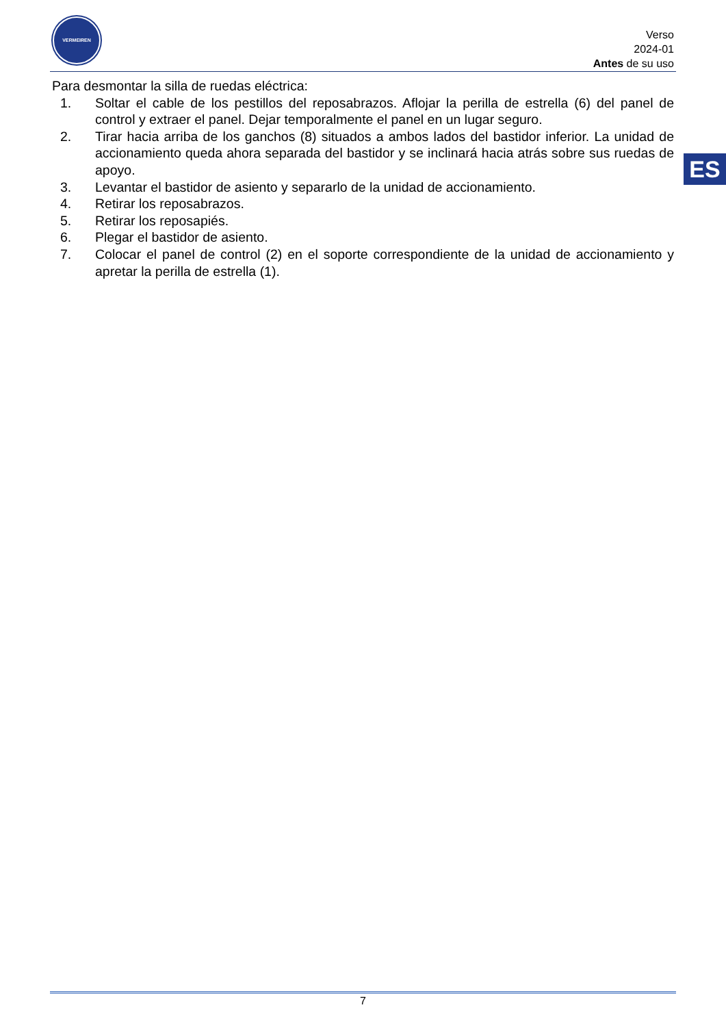VERMEIREN
Verso
2024-01
Antes de su uso
ES
Para desmontar la silla de ruedas eléctrica:
1. Soltar el cable de los pestillos del reposabrazos. Aflojar la perilla de estrella (6) del panel de control y extraer el panel. Dejar temporalmente el panel en un lugar seguro.
2. Tirar hacia arriba de los ganchos (8) situados a ambos lados del bastidor inferior. La unidad de accionamiento queda ahora separada del bastidor y se inclinará hacia atrás sobre sus ruedas de apoyo.
3. Levantar el bastidor de asiento y separarlo de la unidad de accionamiento.
4. Retirar los reposabrazos.
5. Retirar los reposapiés.
6. Plegar el bastidor de asiento.
7. Colocar el panel de control (2) en el soporte correspondiente de la unidad de accionamiento y apretar la perilla de estrella (1).
7